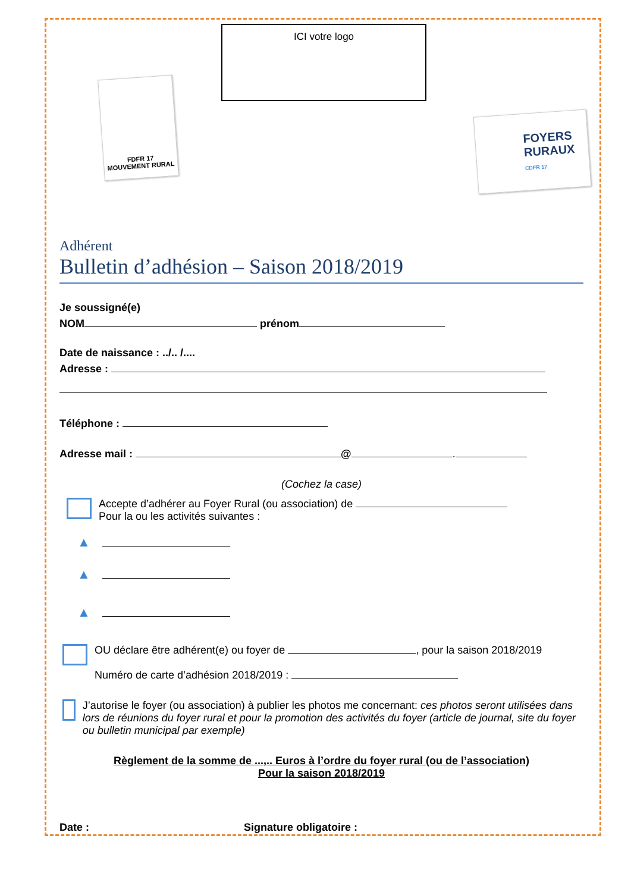ICI votre logo
FDFR 17
MOUVEMENT RURAL
FOYERS
RURAUX
CDFR 17
Adhérent
Bulletin d’adhésion – Saison 2018/2019
Je soussigné(e)
NOM prénom
Date de naissance : ../.. /....
Adresse :
Téléphone :
Adresse mail : @ .
(Cochez la case)
Accepte d’adhérer au Foyer Rural (ou association) de
Pour la ou les activités suivantes :
▲
▲
▲
OU déclare être adhérent(e) ou foyer de , pour la saison 2018/2019
Numéro de carte d’adhésion 2018/2019 :
J’autorise le foyer (ou association) à publier les photos me concernant: ces photos seront utilisées dans lors de réunions du foyer rural et pour la promotion des activités du foyer (article de journal, site du foyer ou bulletin municipal par exemple)
Règlement de la somme de ...,.. Euros à l’ordre du foyer rural (ou de l’association)
Pour la saison 2018/2019
Date : Signature obligatoire :